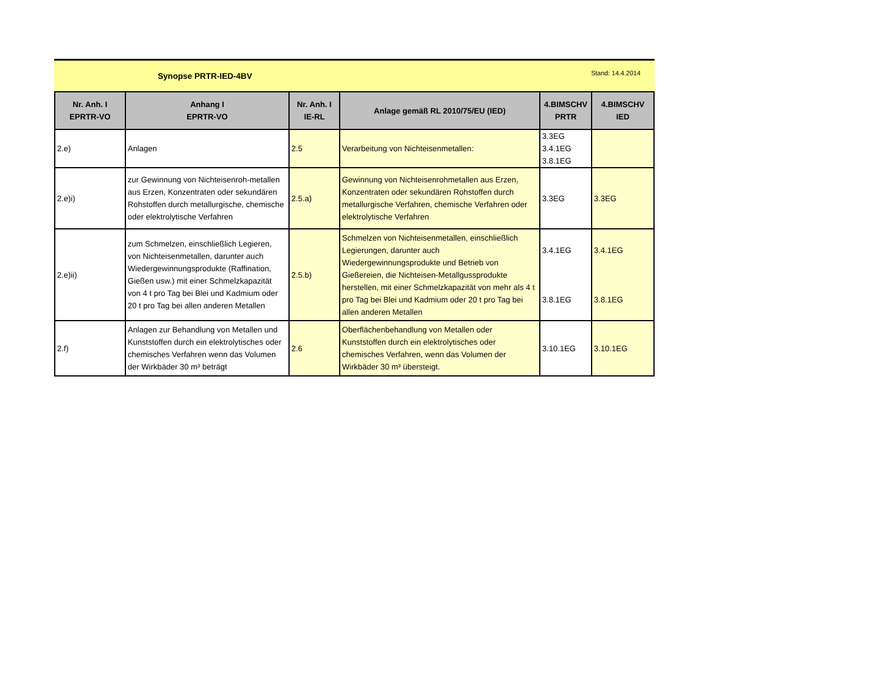Synopse PRTR-IED-4BV Stand: 14.4.2014
| Nr. Anh. I EPRTR-VO | Anhang I EPRTR-VO | Nr. Anh. I IE-RL | Anlage gemäß RL 2010/75/EU (IED) | 4.BIMSCHV PRTR | 4.BIMSCHV IED |
| --- | --- | --- | --- | --- | --- |
| 2.e) | Anlagen | 2.5 | Verarbeitung von Nichteisenmetallen: | 3.3EG 3.4.1EG 3.8.1EG | |
| 2.e)i) | zur Gewinnung von Nichteisenroh-metallen aus Erzen, Konzentraten oder sekundären Rohstoffen durch metallurgische, chemische oder elektrolytische Verfahren | 2.5.a) | Gewinnung von Nichteisenrohmetallen aus Erzen, Konzentraten oder sekundären Rohstoffen durch metallurgische Verfahren, chemische Verfahren oder elektrolytische Verfahren | 3.3EG | 3.3EG |
| 2.e)ii) | zum Schmelzen, einschließlich Legieren, von Nichteisenmetallen, darunter auch Wiedergewinnungsprodukte (Raffination, Gießen usw.) mit einer Schmelzkapazität von 4 t pro Tag bei Blei und Kadmium oder 20 t pro Tag bei allen anderen Metallen | 2.5.b) | Schmelzen von Nichteisenmetallen, einschließlich Legierungen, darunter auch Wiedergewinnungsprodukte und Betrieb von Gießereien, die Nichteisen-Metallgussprodukte herstellen, mit einer Schmelzkapazität von mehr als 4 t pro Tag bei Blei und Kadmium oder 20 t pro Tag bei allen anderen Metallen | 3.4.1EG 3.8.1EG | 3.4.1EG 3.8.1EG |
| 2.f) | Anlagen zur Behandlung von Metallen und Kunststoffen durch ein elektrolytisches oder chemisches Verfahren wenn das Volumen der Wirkbäder 30 m³ beträgt | 2.6 | Oberflächenbehandlung von Metallen oder Kunststoffen durch ein elektrolytisches oder chemisches Verfahren, wenn das Volumen der Wirkbäder 30 m³ übersteigt. | 3.10.1EG | 3.10.1EG |